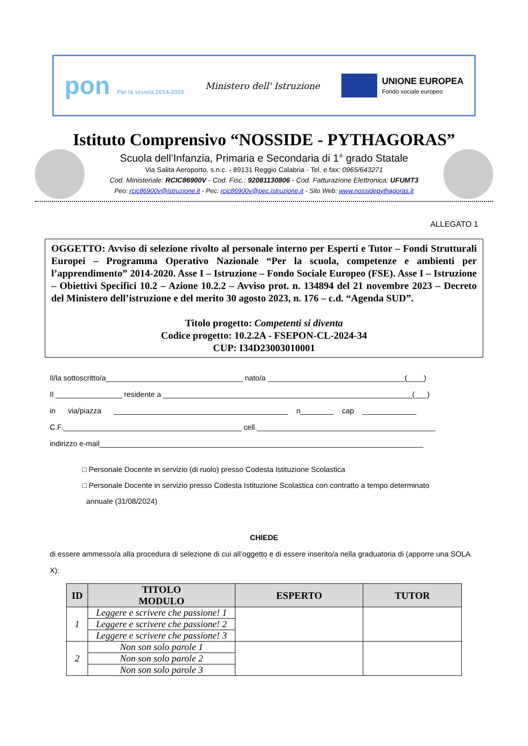pon Per la scuola 2014-2020
Ministero dell' Istruzione
UNIONE EUROPEA
Fondo sociale europeo
Istituto Comprensivo “NOSSIDE - PYTHAGORAS”
Scuola dell’Infanzia, Primaria e Secondaria di 1° grado Statale
Via Salita Aeroporto, s.n.c. - 89131 Reggio Calabria - Tel. e fax: 0965/643271
Cod. Ministeriale: RCIC86900V - Cod. Fisc.: 92081130806 - Cod. Fatturazione Elettronica: UFUMT3
Peo: rcic86900v@istruzione.it - Pec: rcic86900v@pec.istruzione.it - Sito Web: www.nossidepythagoras.it
ALLEGATO 1
OGGETTO: Avviso di selezione rivolto al personale interno per Esperti e Tutor – Fondi Strutturali Europei – Programma Operativo Nazionale “Per la scuola, competenze e ambienti per l’apprendimento” 2014-2020. Asse I – Istruzione – Fondo Sociale Europeo (FSE). Asse I – Istruzione – Obiettivi Specifici 10.2 – Azione 10.2.2 – Avviso prot. n. 134894 del 21 novembre 2023 – Decreto del Ministero dell’istruzione e del merito 30 agosto 2023, n. 176 – c.d. “Agenda SUD”.
Titolo progetto: Competenti si diventa
Codice progetto: 10.2.2A - FSEPON-CL-2024-34
CUP: I34D23003010001
Il/la sottoscritto/a_________________________________ nato/a _________________________________(____)
Il ________________ residente a ____________________________________________________________(___)
in via/piazza __________________________________________ n________ cap _____________
C.F.___________________________________________ cell.___________________________________________
indirizzo e-mail______________________________________________________________________________
□ Personale Docente in servizio (di ruolo) presso Codesta Istituzione Scolastica
□ Personale Docente in servizio presso Codesta Istituzione Scolastica con contratto a tempo determinato
annuale (31/08/2024)
CHIEDE
di essere ammesso/a alla procedura di selezione di cui all’oggetto e di essere inserito/a nella graduatoria di (apporre una SOLA X):
| ID | TITOLO MODULO | ESPERTO | TUTOR |
| --- | --- | --- | --- |
| 1 | Leggere e scrivere che passione! 1 | | |
| | Leggere e scrivere che passione! 2 | | |
| | Leggere e scrivere che passione! 3 | | |
| 2 | Non son solo parole 1 | | |
| | Non son solo parole 2 | | |
| | Non son solo parole 3 | | |